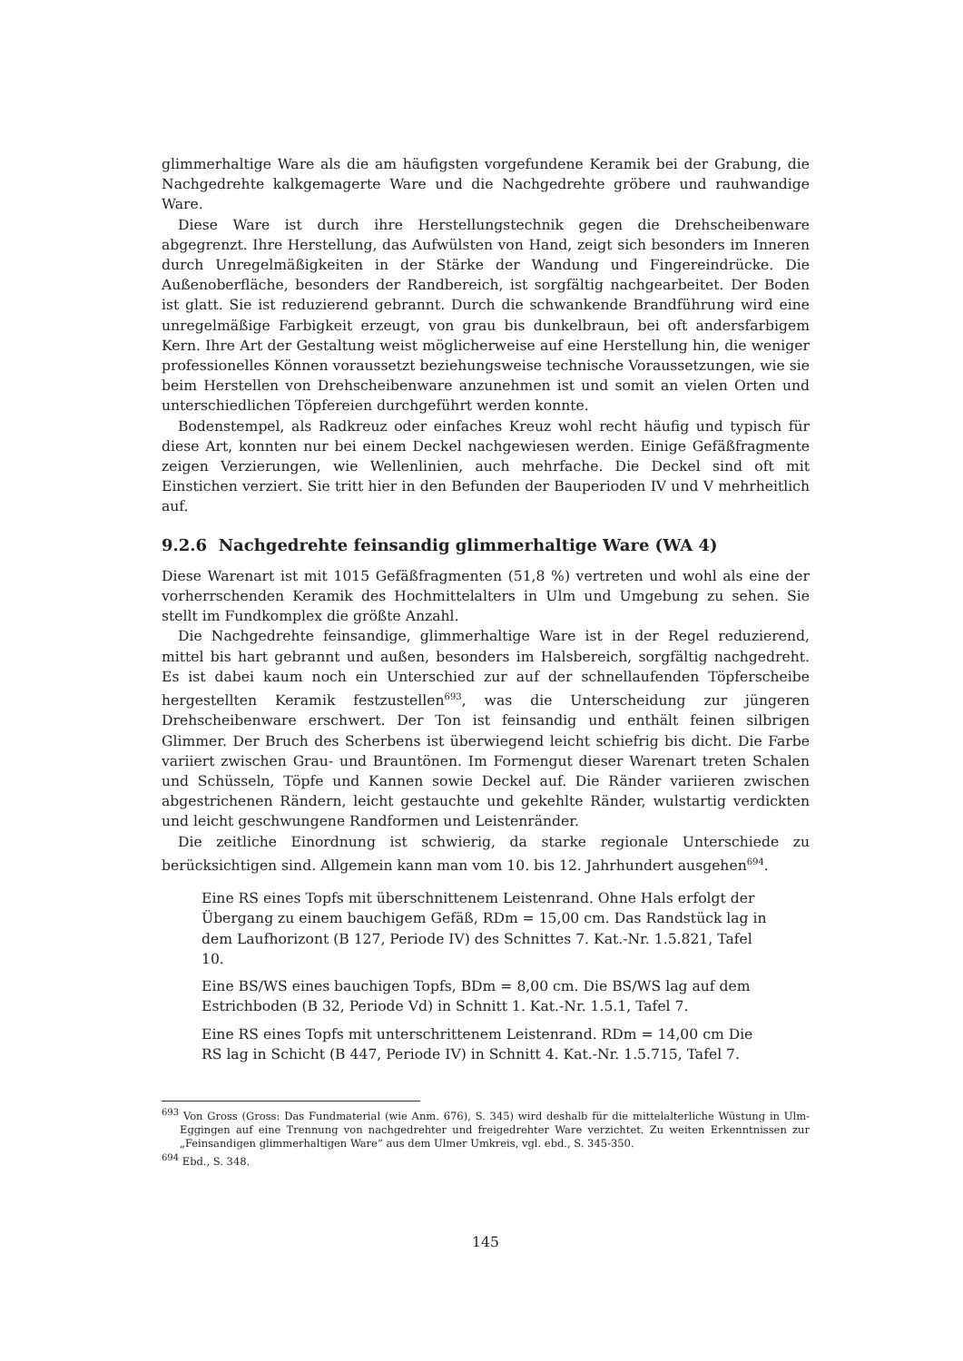glimmerhaltige Ware als die am häufigsten vorgefundene Keramik bei der Grabung, die Nachgedrehte kalkgemagerte Ware und die Nachgedrehte gröbere und rauhwandige Ware.
Diese Ware ist durch ihre Herstellungstechnik gegen die Drehscheibenware abgegrenzt. Ihre Herstellung, das Aufwülsten von Hand, zeigt sich besonders im Inneren durch Unregelmäßigkeiten in der Stärke der Wandung und Fingereindrücke. Die Außenoberfläche, besonders der Randbereich, ist sorgfältig nachgearbeitet. Der Boden ist glatt. Sie ist reduzierend gebrannt. Durch die schwankende Brandführung wird eine unregelmäßige Farbigkeit erzeugt, von grau bis dunkelbraun, bei oft andersfarbigem Kern. Ihre Art der Gestaltung weist möglicherweise auf eine Herstellung hin, die weniger professionelles Können voraussetzt beziehungsweise technische Voraussetzungen, wie sie beim Herstellen von Drehscheibenware anzunehmen ist und somit an vielen Orten und unterschiedlichen Töpfereien durchgeführt werden konnte.
Bodenstempel, als Radkreuz oder einfaches Kreuz wohl recht häufig und typisch für diese Art, konnten nur bei einem Deckel nachgewiesen werden. Einige Gefäßfragmente zeigen Verzierungen, wie Wellenlinien, auch mehrfache. Die Deckel sind oft mit Einstichen verziert. Sie tritt hier in den Befunden der Bauperioden IV und V mehrheitlich auf.
9.2.6 Nachgedrehte feinsandig glimmerhaltige Ware (WA 4)
Diese Warenart ist mit 1015 Gefäßfragmenten (51,8 %) vertreten und wohl als eine der vorherrschenden Keramik des Hochmittelalters in Ulm und Umgebung zu sehen. Sie stellt im Fundkomplex die größte Anzahl.
Die Nachgedrehte feinsandige, glimmerhaltige Ware ist in der Regel reduzierend, mittel bis hart gebrannt und außen, besonders im Halsbereich, sorgfältig nachgedreht. Es ist dabei kaum noch ein Unterschied zur auf der schnellaufenden Töpferscheibe hergestellten Keramik festzustellen<sup>693</sup>, was die Unterscheidung zur jüngeren Drehscheibenware erschwert. Der Ton ist feinsandig und enthält feinen silbrigen Glimmer. Der Bruch des Scherbens ist überwiegend leicht schiefrig bis dicht. Die Farbe variiert zwischen Grau- und Brauntönen. Im Formengut dieser Warenart treten Schalen und Schüsseln, Töpfe und Kannen sowie Deckel auf. Die Ränder variieren zwischen abgestrichenen Rändern, leicht gestauchte und gekehlte Ränder, wulstartig verdickten und leicht geschwungene Randformen und Leistenränder.
Die zeitliche Einordnung ist schwierig, da starke regionale Unterschiede zu berücksichtigen sind. Allgemein kann man vom 10. bis 12. Jahrhundert ausgehen<sup>694</sup>.
Eine RS eines Topfs mit überschnittenem Leistenrand. Ohne Hals erfolgt der Übergang zu einem bauchigem Gefäß, RDm = 15,00 cm. Das Randstück lag in dem Laufhorizont (B 127, Periode IV) des Schnittes 7. Kat.-Nr. 1.5.821, Tafel 10.
Eine BS/WS eines bauchigen Topfs, BDm = 8,00 cm. Die BS/WS lag auf dem Estrichboden (B 32, Periode Vd) in Schnitt 1. Kat.-Nr. 1.5.1, Tafel 7.
Eine RS eines Topfs mit unterschrittenem Leistenrand. RDm = 14,00 cm Die RS lag in Schicht (B 447, Periode IV) in Schnitt 4. Kat.-Nr. 1.5.715, Tafel 7.
<sup>693</sup> Von Gross (Gross: Das Fundmaterial (wie Anm. 676), S. 345) wird deshalb für die mittelalterliche Wüstung in Ulm-Eggingen auf eine Trennung von nachgedrehter und freigedrehter Ware verzichtet. Zu weiten Erkenntnissen zur „Feinsandigen glimmerhaltigen Ware“ aus dem Ulmer Umkreis, vgl. ebd., S. 345-350.
<sup>694</sup> Ebd., S. 348.
145